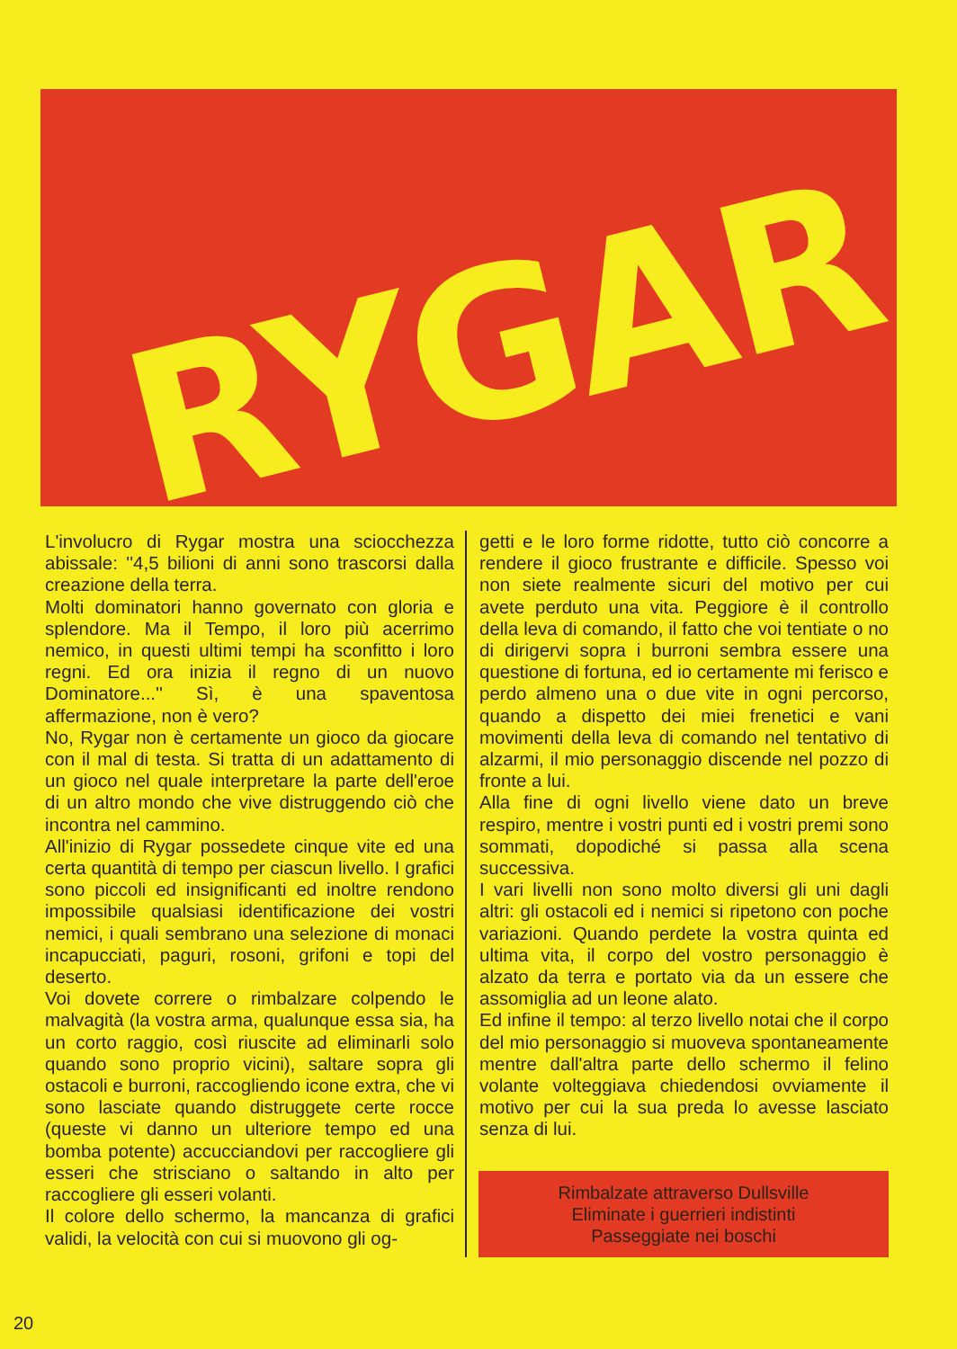RYGAR
L'involucro di Rygar mostra una sciocchezza abissale: ''4,5 bilioni di anni sono trascorsi dalla creazione della terra.
Molti dominatori hanno governato con gloria e splendore. Ma il Tempo, il loro più acerrimo nemico, in questi ultimi tempi ha sconfitto i loro regni. Ed ora inizia il regno di un nuovo Dominatore...'' Sì, è una spaventosa affermazione, non è vero?
No, Rygar non è certamente un gioco da giocare con il mal di testa. Si tratta di un adattamento di un gioco nel quale interpretare la parte dell'eroe di un altro mondo che vive distruggendo ciò che incontra nel cammino.
All'inizio di Rygar possedete cinque vite ed una certa quantità di tempo per ciascun livello. I grafici sono piccoli ed insignificanti ed inoltre rendono impossibile qualsiasi identificazione dei vostri nemici, i quali sembrano una selezione di monaci incapucciati, paguri, rosoni, grifoni e topi del deserto.
Voi dovete correre o rimbalzare colpendo le malvagità (la vostra arma, qualunque essa sia, ha un corto raggio, così riuscite ad eliminarli solo quando sono proprio vicini), saltare sopra gli ostacoli e burroni, raccogliendo icone extra, che vi sono lasciate quando distruggete certe rocce (queste vi danno un ulteriore tempo ed una bomba potente) accucciandovi per raccogliere gli esseri che strisciano o saltando in alto per raccogliere gli esseri volanti.
Il colore dello schermo, la mancanza di grafici validi, la velocità con cui si muovono gli og-
getti e le loro forme ridotte, tutto ciò concorre a rendere il gioco frustrante e difficile. Spesso voi non siete realmente sicuri del motivo per cui avete perduto una vita. Peggiore è il controllo della leva di comando, il fatto che voi tentiate o no di dirigervi sopra i burroni sembra essere una questione di fortuna, ed io certamente mi ferisco e perdo almeno una o due vite in ogni percorso, quando a dispetto dei miei frenetici e vani movimenti della leva di comando nel tentativo di alzarmi, il mio personaggio discende nel pozzo di fronte a lui.
Alla fine di ogni livello viene dato un breve respiro, mentre i vostri punti ed i vostri premi sono sommati, dopodiché si passa alla scena successiva.
I vari livelli non sono molto diversi gli uni dagli altri: gli ostacoli ed i nemici si ripetono con poche variazioni. Quando perdete la vostra quinta ed ultima vita, il corpo del vostro personaggio è alzato da terra e portato via da un essere che assomiglia ad un leone alato.
Ed infine il tempo: al terzo livello notai che il corpo del mio personaggio si muoveva spontaneamente mentre dall'altra parte dello schermo il felino volante volteggiava chiedendosi ovviamente il motivo per cui la sua preda lo avesse lasciato senza di lui.
Rimbalzate attraverso Dullsville
Eliminate i guerrieri indistinti
Passeggiate nei boschi
20